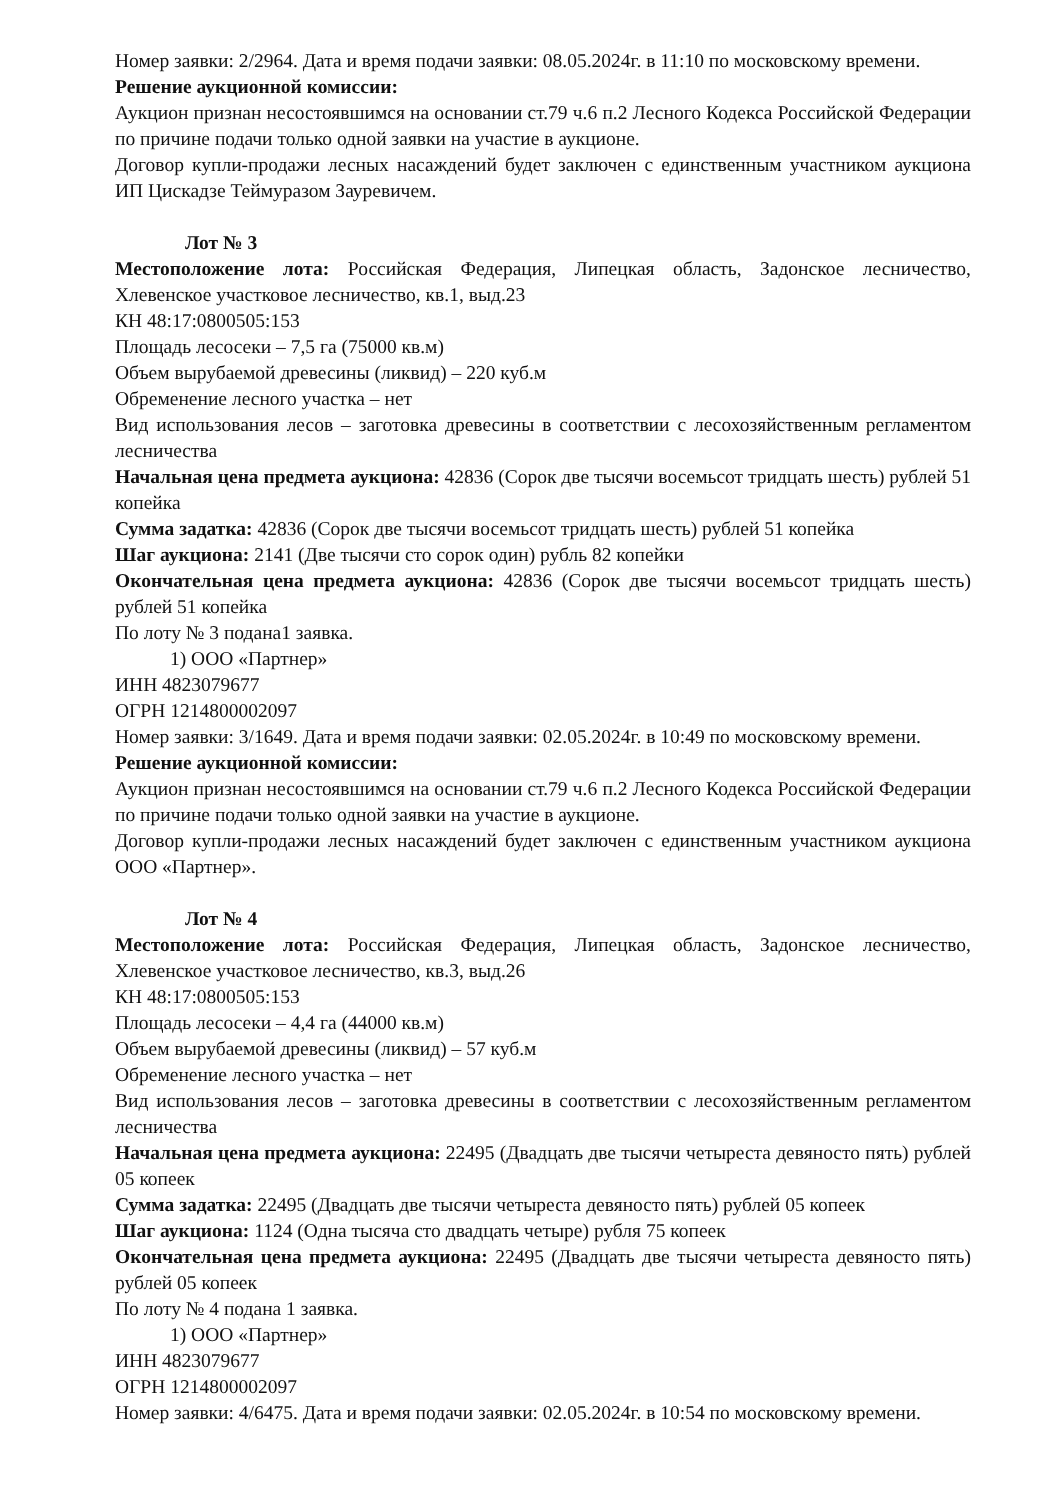Номер заявки: 2/2964. Дата и время подачи заявки: 08.05.2024г. в 11:10 по московскому времени.
Решение аукционной комиссии:
Аукцион признан несостоявшимся на основании ст.79 ч.6 п.2 Лесного Кодекса Российской Федерации по причине подачи только одной заявки на участие в аукционе.
Договор купли-продажи лесных насаждений будет заключен с единственным участником аукциона ИП Цискадзе Теймуразом Зауревичем.
Лот № 3
Местоположение лота: Российская Федерация, Липецкая область, Задонское лесничество, Хлевенское участковое лесничество, кв.1, выд.23
КН 48:17:0800505:153
Площадь лесосеки – 7,5 га (75000 кв.м)
Объем вырубаемой древесины (ликвид) – 220 куб.м
Обременение лесного участка – нет
Вид использования лесов – заготовка древесины в соответствии с лесохозяйственным регламентом лесничества
Начальная цена предмета аукциона: 42836 (Сорок две тысячи восемьсот тридцать шесть) рублей 51 копейка
Сумма задатка: 42836 (Сорок две тысячи восемьсот тридцать шесть) рублей 51 копейка
Шаг аукциона: 2141 (Две тысячи сто сорок один) рубль 82 копейки
Окончательная цена предмета аукциона: 42836 (Сорок две тысячи восемьсот тридцать шесть) рублей 51 копейка
По лоту № 3 подана1 заявка.
1) ООО «Партнер»
ИНН 4823079677
ОГРН 1214800002097
Номер заявки: 3/1649. Дата и время подачи заявки: 02.05.2024г. в 10:49 по московскому времени.
Решение аукционной комиссии:
Аукцион признан несостоявшимся на основании ст.79 ч.6 п.2 Лесного Кодекса Российской Федерации по причине подачи только одной заявки на участие в аукционе.
Договор купли-продажи лесных насаждений будет заключен с единственным участником аукциона ООО «Партнер».
Лот № 4
Местоположение лота: Российская Федерация, Липецкая область, Задонское лесничество, Хлевенское участковое лесничество, кв.3, выд.26
КН 48:17:0800505:153
Площадь лесосеки – 4,4 га (44000 кв.м)
Объем вырубаемой древесины (ликвид) – 57 куб.м
Обременение лесного участка – нет
Вид использования лесов – заготовка древесины в соответствии с лесохозяйственным регламентом лесничества
Начальная цена предмета аукциона: 22495 (Двадцать две тысячи четыреста девяносто пять) рублей 05 копеек
Сумма задатка: 22495 (Двадцать две тысячи четыреста девяносто пять) рублей 05 копеек
Шаг аукциона: 1124 (Одна тысяча сто двадцать четыре) рубля 75 копеек
Окончательная цена предмета аукциона: 22495 (Двадцать две тысячи четыреста девяносто пять) рублей 05 копеек
По лоту № 4 подана 1 заявка.
1) ООО «Партнер»
ИНН 4823079677
ОГРН 1214800002097
Номер заявки: 4/6475. Дата и время подачи заявки: 02.05.2024г. в 10:54 по московскому времени.